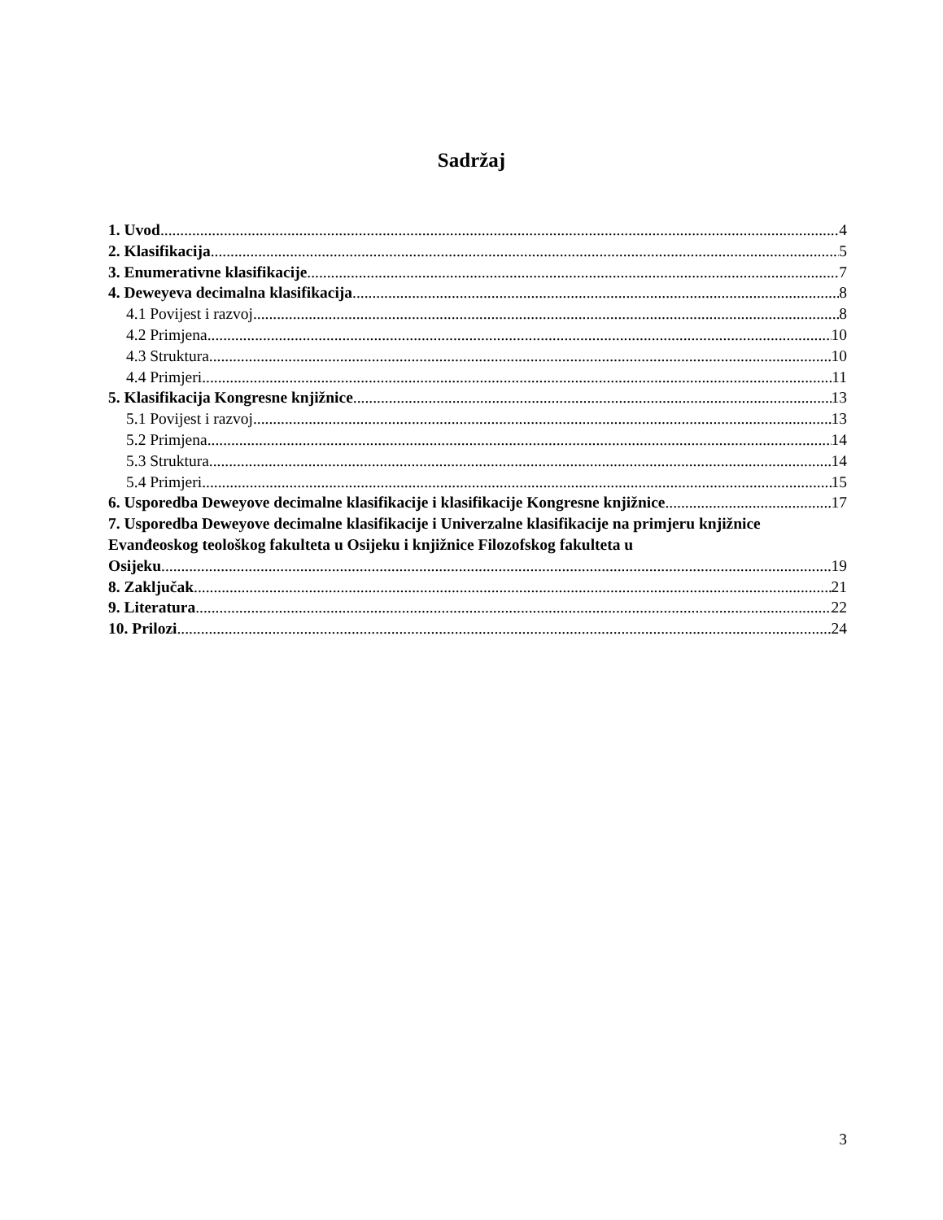Sadržaj
1. Uvod 4
2. Klasifikacija 5
3. Enumerativne klasifikacije 7
4. Deweyeva decimalna klasifikacija 8
4.1 Povijest i razvoj 8
4.2 Primjena 10
4.3 Struktura 10
4.4 Primjeri 11
5. Klasifikacija Kongresne knjižnice 13
5.1 Povijest i razvoj 13
5.2 Primjena 14
5.3 Struktura 14
5.4 Primjeri 15
6. Usporedba Deweyove decimalne klasifikacije i klasifikacije Kongresne knjižnice 17
7. Usporedba Deweyove decimalne klasifikacije i Univerzalne klasifikacije na primjeru knjižnice Evanđeoskog teološkog fakulteta u Osijeku i knjižnice Filozofskog fakulteta u
Osijeku 19
8. Zaključak 21
9. Literatura 22
10. Prilozi 24
3